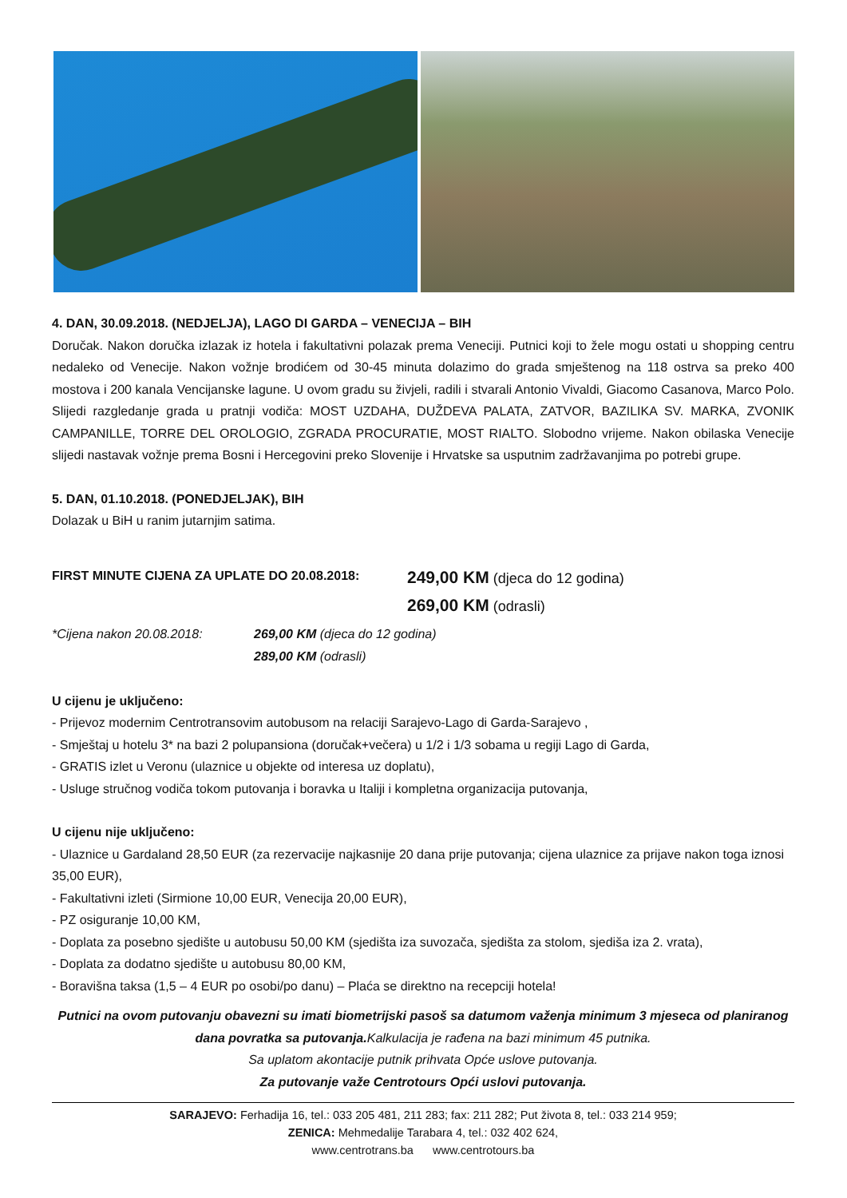4. DAN, 30.09.2018. (NEDJELJA), LAGO DI GARDA – VENECIJA – BIH
Doručak. Nakon doručka izlazak iz hotela i fakultativni polazak prema Veneciji. Putnici koji to žele mogu ostati u shopping centru nedaleko od Venecije. Nakon vožnje brodićem od 30-45 minuta dolazimo do grada smještenog na 118 ostrva sa preko 400 mostova i 200 kanala Vencijanske lagune. U ovom gradu su živjeli, radili i stvarali Antonio Vivaldi, Giacomo Casanova, Marco Polo. Slijedi razgledanje grada u pratnji vodiča: MOST UZDAHA, DUŽDEVA PALATA, ZATVOR, BAZILIKA SV. MARKA, ZVONIK CAMPANILLE, TORRE DEL OROLOGIO, ZGRADA PROCURATIE, MOST RIALTO. Slobodno vrijeme. Nakon obilaska Venecije slijedi nastavak vožnje prema Bosni i Hercegovini preko Slovenije i Hrvatske sa usputnim zadržavanjima po potrebi grupe.
5. DAN, 01.10.2018. (PONEDJELJAK), BIH
Dolazak u BiH u ranim jutarnjim satima.
FIRST MINUTE CIJENA ZA UPLATE DO 20.08.2018:
249,00 KM (djeca do 12 godina)
269,00 KM (odrasli)
*Cijena nakon 20.08.2018: 269,00 KM (djeca do 12 godina)
289,00 KM (odrasli)
U cijenu je uključeno:
- Prijevoz modernim Centrotransovim autobusom na relaciji Sarajevo-Lago di Garda-Sarajevo ,
- Smještaj u hotelu 3* na bazi 2 polupansiona (doručak+večera) u 1/2 i 1/3 sobama u regiji Lago di Garda,
- GRATIS izlet u Veronu (ulaznice u objekte od interesa uz doplatu),
- Usluge stručnog vodiča tokom putovanja i boravka u Italiji i kompletna organizacija putovanja,
U cijenu nije uključeno:
- Ulaznice u Gardaland 28,50 EUR (za rezervacije najkasnije 20 dana prije putovanja; cijena ulaznice za prijave nakon toga iznosi 35,00 EUR),
- Fakultativni izleti (Sirmione 10,00 EUR, Venecija 20,00 EUR),
- PZ osiguranje 10,00 KM,
- Doplata za posebno sjedište u autobusu 50,00 KM (sjedišta iza suvozača, sjedišta za stolom, sjediša iza 2. vrata),
- Doplata za dodatno sjedište u autobusu 80,00 KM,
- Boravišna taksa (1,5 – 4 EUR po osobi/po danu) – Plaća se direktno na recepciji hotela!
Putnici na ovom putovanju obavezni su imati biometrijski pasoš sa datumom važenja minimum 3 mjeseca od planiranog dana povratka sa putovanja. Kalkulacija je rađena na bazi minimum 45 putnika.
Sa uplatom akontacije putnik prihvata Opće uslove putovanja.
Za putovanje važe Centrotours Opći uslovi putovanja.
SARAJEVO: Ferhadija 16, tel.: 033 205 481, 211 283; fax: 211 282; Put života 8, tel.: 033 214 959;
ZENICA: Mehmedalije Tarabara 4, tel.: 032 402 624,
www.centrotrans.ba www.centrotours.ba